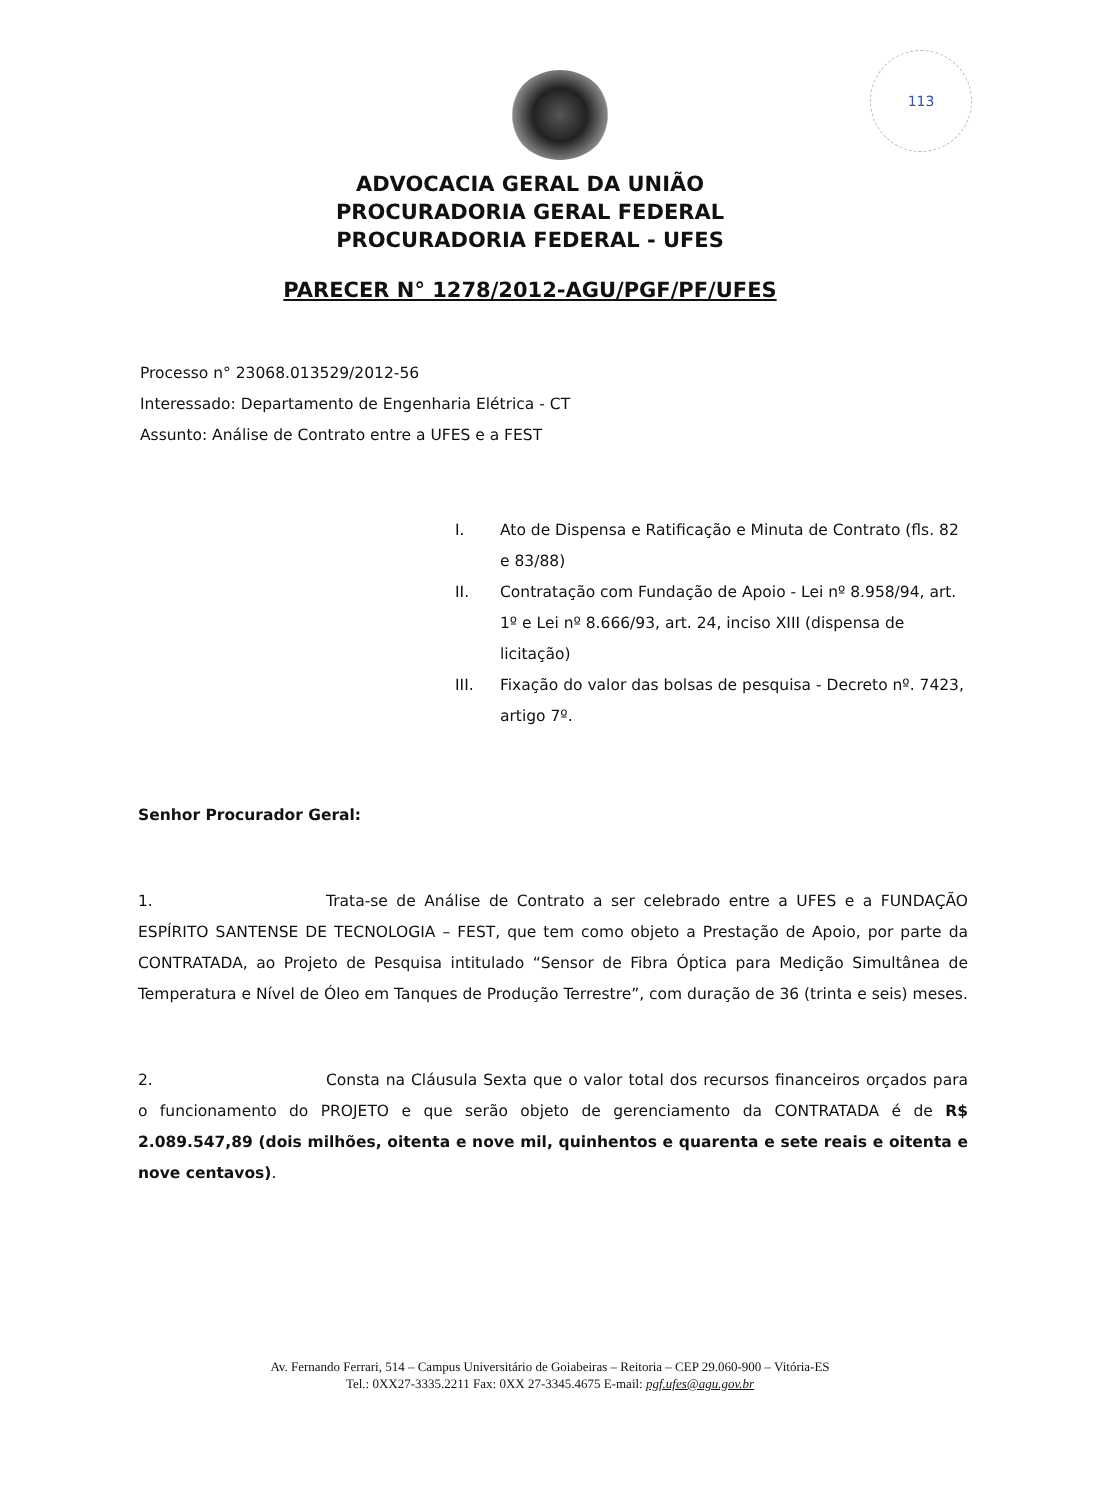113
ADVOCACIA GERAL DA UNIÃO
PROCURADORIA GERAL FEDERAL
PROCURADORIA FEDERAL - UFES
PARECER N° 1278/2012-AGU/PGF/PF/UFES
Processo n° 23068.013529/2012-56
Interessado: Departamento de Engenharia Elétrica - CT
Assunto: Análise de Contrato entre a UFES e a FEST
I. Ato de Dispensa e Ratificação e Minuta de Contrato (fls. 82 e 83/88)
II. Contratação com Fundação de Apoio - Lei nº 8.958/94, art. 1º e Lei nº 8.666/93, art. 24, inciso XIII (dispensa de licitação)
III. Fixação do valor das bolsas de pesquisa - Decreto nº. 7423, artigo 7º.
Senhor Procurador Geral:
1. Trata-se de Análise de Contrato a ser celebrado entre a UFES e a FUNDAÇÃO ESPÍRITO SANTENSE DE TECNOLOGIA – FEST, que tem como objeto a Prestação de Apoio, por parte da CONTRATADA, ao Projeto de Pesquisa intitulado “Sensor de Fibra Óptica para Medição Simultânea de Temperatura e Nível de Óleo em Tanques de Produção Terrestre”, com duração de 36 (trinta e seis) meses.
2. Consta na Cláusula Sexta que o valor total dos recursos financeiros orçados para o funcionamento do PROJETO e que serão objeto de gerenciamento da CONTRATADA é de R$ 2.089.547,89 (dois milhões, oitenta e nove mil, quinhentos e quarenta e sete reais e oitenta e nove centavos).
Av. Fernando Ferrari, 514 – Campus Universitário de Goiabeiras – Reitoria – CEP 29.060-900 – Vitória-ES
Tel.: 0XX27-3335.2211 Fax: 0XX 27-3345.4675 E-mail: pgf.ufes@agu.gov.br